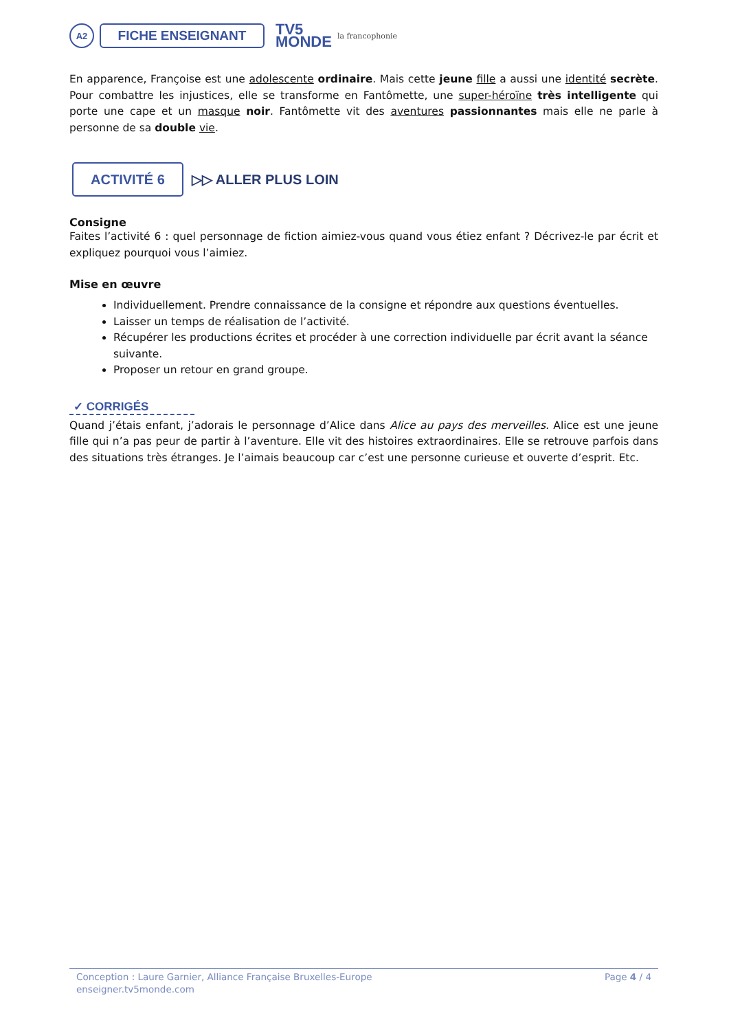A2
FICHE ENSEIGNANT
TV5
MONDE
la francophonie
En apparence, Françoise est une adolescente ordinaire. Mais cette jeune fille a aussi une identité secrète. Pour combattre les injustices, elle se transforme en Fantômette, une super-héroïne très intelligente qui porte une cape et un masque noir. Fantômette vit des aventures passionnantes mais elle ne parle à personne de sa double vie.
ACTIVITÉ 6
▷▷ ALLER PLUS LOIN
Consigne
Faites l’activité 6 : quel personnage de fiction aimiez-vous quand vous étiez enfant ? Décrivez-le par écrit et expliquez pourquoi vous l’aimiez.
Mise en œuvre
Individuellement. Prendre connaissance de la consigne et répondre aux questions éventuelles.
Laisser un temps de réalisation de l’activité.
Récupérer les productions écrites et procéder à une correction individuelle par écrit avant la séance suivante.
Proposer un retour en grand groupe.
✓ CORRIGÉS
Quand j’étais enfant, j’adorais le personnage d’Alice dans Alice au pays des merveilles. Alice est une jeune fille qui n’a pas peur de partir à l’aventure. Elle vit des histoires extraordinaires. Elle se retrouve parfois dans des situations très étranges. Je l’aimais beaucoup car c’est une personne curieuse et ouverte d’esprit. Etc.
Conception : Laure Garnier, Alliance Française Bruxelles-Europe
enseigner.tv5monde.com
Page 4 / 4